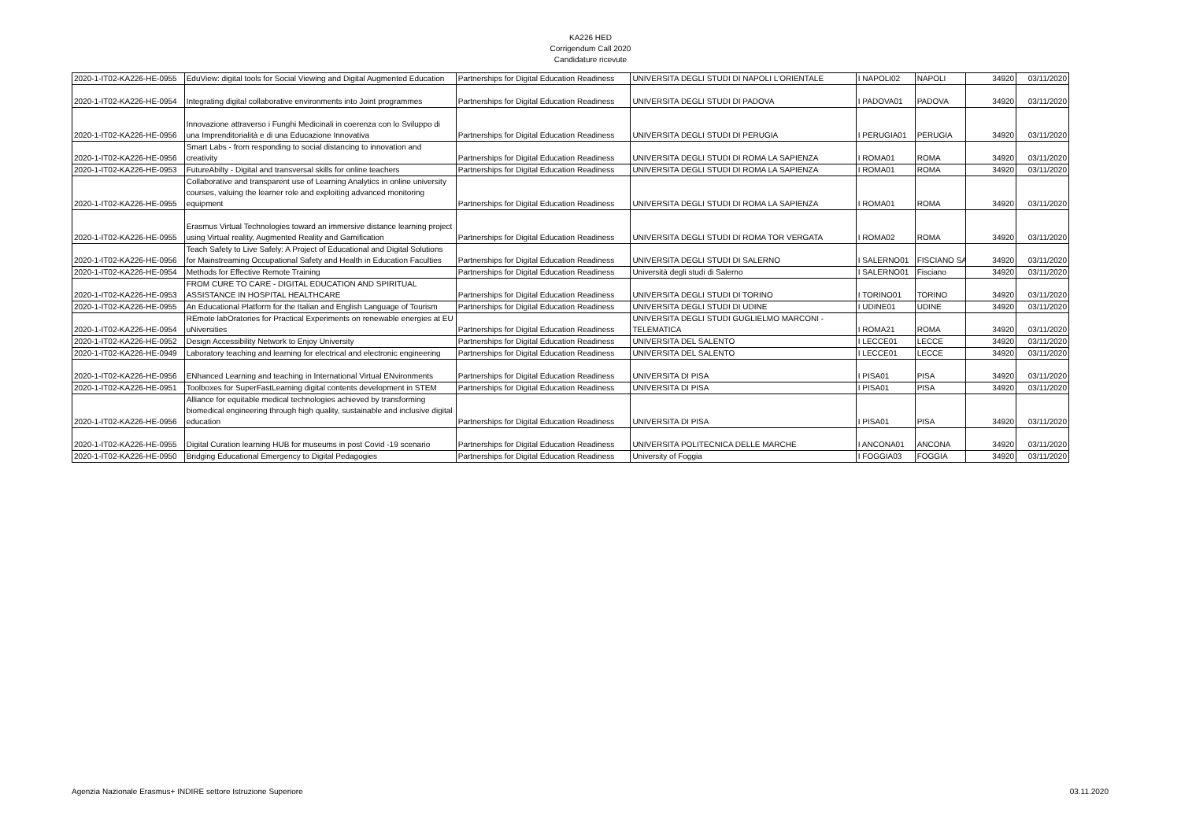KA226 HED
Corrigendum Call 2020
Candidature ricevute
| 2020-1-IT02-KA226-HE-0955 | EduView: digital tools for Social Viewing and Digital Augmented Education | Partnerships for Digital Education Readiness | UNIVERSITA DEGLI STUDI DI NAPOLI L'ORIENTALE | I NAPOLI02 | NAPOLI | 34920 | 03/11/2020 |
| 2020-1-IT02-KA226-HE-0954 | Integrating digital collaborative environments into Joint programmes | Partnerships for Digital Education Readiness | UNIVERSITA DEGLI STUDI DI PADOVA | I PADOVA01 | PADOVA | 34920 | 03/11/2020 |
| 2020-1-IT02-KA226-HE-0956 | Innovazione attraverso i Funghi Medicinali in coerenza con lo Sviluppo di una Imprenditorialità e di una Educazione Innovativa | Partnerships for Digital Education Readiness | UNIVERSITA DEGLI STUDI DI PERUGIA | I PERUGIA01 | PERUGIA | 34920 | 03/11/2020 |
| 2020-1-IT02-KA226-HE-0956 | Smart Labs - from responding to social distancing to innovation and creativity | Partnerships for Digital Education Readiness | UNIVERSITA DEGLI STUDI DI ROMA LA SAPIENZA | I ROMA01 | ROMA | 34920 | 03/11/2020 |
| 2020-1-IT02-KA226-HE-0953 | FutureAbilty - Digital and transversal skills for online teachers | Partnerships for Digital Education Readiness | UNIVERSITA DEGLI STUDI DI ROMA LA SAPIENZA | I ROMA01 | ROMA | 34920 | 03/11/2020 |
| 2020-1-IT02-KA226-HE-0955 | Collaborative and transparent use of Learning Analytics in online university courses, valuing the learner role and exploiting advanced monitoring equipment | Partnerships for Digital Education Readiness | UNIVERSITA DEGLI STUDI DI ROMA LA SAPIENZA | I ROMA01 | ROMA | 34920 | 03/11/2020 |
| 2020-1-IT02-KA226-HE-0955 | Erasmus Virtual Technologies toward an immersive distance learning project using Virtual reality, Augmented Reality and Gamification | Partnerships for Digital Education Readiness | UNIVERSITA DEGLI STUDI DI ROMA TOR VERGATA | I ROMA02 | ROMA | 34920 | 03/11/2020 |
| 2020-1-IT02-KA226-HE-0956 | Teach Safety to Live Safely: A Project of Educational and Digital Solutions for Mainstreaming Occupational Safety and Health in Education Faculties | Partnerships for Digital Education Readiness | UNIVERSITA DEGLI STUDI DI SALERNO | I SALERNO01 | FISCIANO SA | 34920 | 03/11/2020 |
| 2020-1-IT02-KA226-HE-0954 | Methods for Effective Remote Training | Partnerships for Digital Education Readiness | Università degli studi di Salerno | I SALERNO01 | Fisciano | 34920 | 03/11/2020 |
| 2020-1-IT02-KA226-HE-0953 | FROM CURE TO CARE - DIGITAL EDUCATION AND SPIRITUAL ASSISTANCE IN HOSPITAL HEALTHCARE | Partnerships for Digital Education Readiness | UNIVERSITA DEGLI STUDI DI TORINO | I TORINO01 | TORINO | 34920 | 03/11/2020 |
| 2020-1-IT02-KA226-HE-0955 | An Educational Platform for the Italian and English Language of Tourism | Partnerships for Digital Education Readiness | UNIVERSITA DEGLI STUDI DI UDINE | I UDINE01 | UDINE | 34920 | 03/11/2020 |
| 2020-1-IT02-KA226-HE-0954 | REmote labOratories for Practical Experiments on renewable energies at EU uNiversities | Partnerships for Digital Education Readiness | UNIVERSITA DEGLI STUDI GUGLIELMO MARCONI - TELEMATICA | I ROMA21 | ROMA | 34920 | 03/11/2020 |
| 2020-1-IT02-KA226-HE-0952 | Design Accessibility Network to Enjoy University | Partnerships for Digital Education Readiness | UNIVERSITA DEL SALENTO | I LECCE01 | LECCE | 34920 | 03/11/2020 |
| 2020-1-IT02-KA226-HE-0949 | Laboratory teaching and learning for electrical and electronic engineering | Partnerships for Digital Education Readiness | UNIVERSITA DEL SALENTO | I LECCE01 | LECCE | 34920 | 03/11/2020 |
| 2020-1-IT02-KA226-HE-0956 | ENhanced Learning and teaching in International Virtual ENvironments | Partnerships for Digital Education Readiness | UNIVERSITA DI PISA | I PISA01 | PISA | 34920 | 03/11/2020 |
| 2020-1-IT02-KA226-HE-0951 | Toolboxes for SuperFastLearning digital contents development in STEM | Partnerships for Digital Education Readiness | UNIVERSITA DI PISA | I PISA01 | PISA | 34920 | 03/11/2020 |
| 2020-1-IT02-KA226-HE-0956 | Alliance for equitable medical technologies achieved by transforming biomedical engineering through high quality, sustainable and inclusive digital education | Partnerships for Digital Education Readiness | UNIVERSITA DI PISA | I PISA01 | PISA | 34920 | 03/11/2020 |
| 2020-1-IT02-KA226-HE-0955 | Digital Curation learning HUB for museums in post Covid -19 scenario | Partnerships for Digital Education Readiness | UNIVERSITA POLITECNICA DELLE MARCHE | I ANCONA01 | ANCONA | 34920 | 03/11/2020 |
| 2020-1-IT02-KA226-HE-0950 | Bridging Educational Emergency to Digital Pedagogies | Partnerships for Digital Education Readiness | University of Foggia | I FOGGIA03 | FOGGIA | 34920 | 03/11/2020 |
Agenzia Nazionale Erasmus+ INDIRE settore Istruzione Superiore 03.11.2020